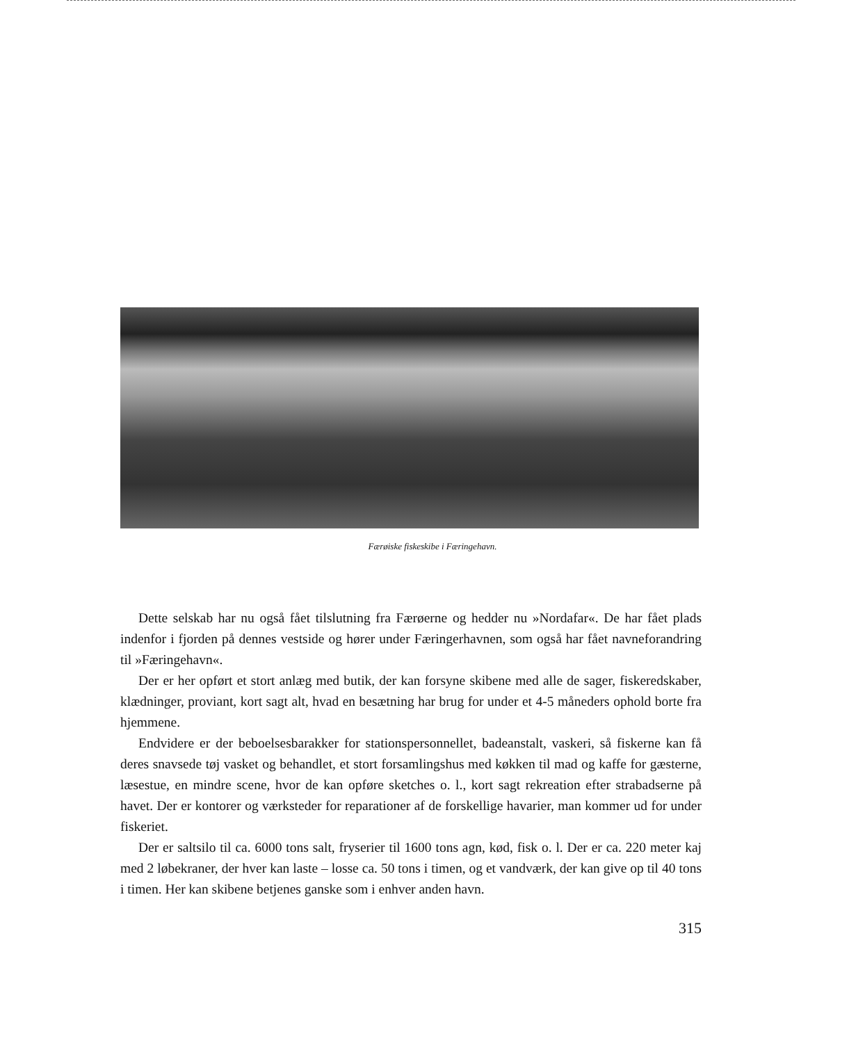Færøiske fiskeskibe i Færingehavn.
Dette selskab har nu også fået tilslutning fra Færøerne og hedder nu »Nordafar«. De har fået plads indenfor i fjorden på dennes vestside og hører under Færingerhavnen, som også har fået navneforandring til »Færingehavn«.
Der er her opført et stort anlæg med butik, der kan forsyne skibene med alle de sager, fiskeredskaber, klædninger, proviant, kort sagt alt, hvad en besætning har brug for under et 4-5 måneders ophold borte fra hjemmene.
Endvidere er der beboelsesbarakker for stationspersonnellet, badeanstalt, vaskeri, så fiskerne kan få deres snavsede tøj vasket og behandlet, et stort forsamlingshus med køkken til mad og kaffe for gæsterne, læsestue, en mindre scene, hvor de kan opføre sketches o. l., kort sagt rekreation efter strabadserne på havet. Der er kontorer og værksteder for reparationer af de forskellige havarier, man kommer ud for under fiskeriet.
Der er saltsilo til ca. 6000 tons salt, fryserier til 1600 tons agn, kød, fisk o. l. Der er ca. 220 meter kaj med 2 løbekraner, der hver kan laste – losse ca. 50 tons i timen, og et vandværk, der kan give op til 40 tons i timen. Her kan skibene betjenes ganske som i enhver anden havn.
315